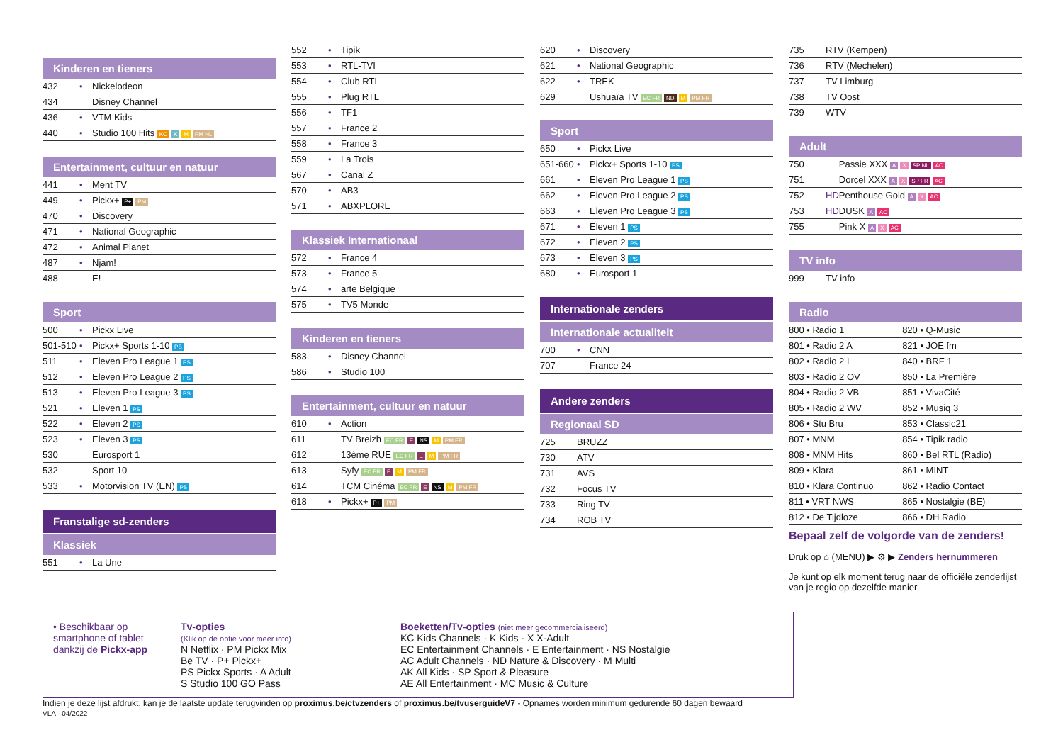Kinderen en tieners
| 432 | • | Nickelodeon |
| 434 | | Disney Channel |
| 436 | • | VTM Kids |
| 440 | • | Studio 100 Hits KC K M PM NL |
Entertainment, cultuur en natuur
| 441 | • | Ment TV |
| 449 | • | Pickx+ P+ PM |
| 470 | • | Discovery |
| 471 | • | National Geographic |
| 472 | • | Animal Planet |
| 487 | • | Njam! |
| 488 | | E! |
Sport
| 500 | • | Pickx Live |
| 501-510 | • | Pickx+ Sports 1-10 PS |
| 511 | • | Eleven Pro League 1 PS |
| 512 | • | Eleven Pro League 2 PS |
| 513 | • | Eleven Pro League 3 PS |
| 521 | • | Eleven 1 PS |
| 522 | • | Eleven 2 PS |
| 523 | • | Eleven 3 PS |
| 530 | | Eurosport 1 |
| 532 | | Sport 10 |
| 533 | • | Motorvision TV (EN) PS |
Franstalige sd-zenders
Klassiek
| 551 | • | La Une |
| 552 | • | Tipik |
| 553 | • | RTL-TVI |
| 554 | • | Club RTL |
| 555 | • | Plug RTL |
| 556 | • | TF1 |
| 557 | • | France 2 |
| 558 | • | France 3 |
| 559 | • | La Trois |
| 567 | • | Canal Z |
| 570 | • | AB3 |
| 571 | • | ABXPLORE |
Klassiek Internationaal
| 572 | • | France 4 |
| 573 | • | France 5 |
| 574 | • | arte Belgique |
| 575 | • | TV5 Monde |
Kinderen en tieners
| 583 | • | Disney Channel |
| 586 | • | Studio 100 |
Entertainment, cultuur en natuur
| 610 | • | Action |
| 611 | | TV Breizh EC FR E NS M PM FR |
| 612 | | 13ème RUE EC FR E M PM FR |
| 613 | | Syfy EC FR E M PM FR |
| 614 | | TCM Cinéma EC FR E NS M PM FR |
| 618 | • | Pickx+ P+ PM |
| 620 | • | Discovery |
| 621 | • | National Geographic |
| 622 | • | TREK |
| 629 | | Ushuaïa TV EC FR ND M PM FR |
Sport
| 650 | • | Pickx Live |
| 651-660 | • | Pickx+ Sports 1-10 PS |
| 661 | • | Eleven Pro League 1 PS |
| 662 | • | Eleven Pro League 2 PS |
| 663 | • | Eleven Pro League 3 PS |
| 671 | • | Eleven 1 PS |
| 672 | • | Eleven 2 PS |
| 673 | • | Eleven 3 PS |
| 680 | • | Eurosport 1 |
Internationale zenders
Internationale actualiteit
| 700 | • | CNN |
| 707 | | France 24 |
Andere zenders
Regionaal SD
| 725 | | BRUZZ |
| 730 | | ATV |
| 731 | | AVS |
| 732 | | Focus TV |
| 733 | | Ring TV |
| 734 | | ROB TV |
| 735 | | RTV (Kempen) |
| 736 | | RTV (Mechelen) |
| 737 | | TV Limburg |
| 738 | | TV Oost |
| 739 | | WTV |
Adult
| 750 | | Passie XXX A X SP NL AC |
| 751 | | Dorcel XXX A X SP FR AC |
| 752 | HD | Penthouse Gold A X AC |
| 753 | HD | DUSK A AC |
| 755 | | Pink X A X AC |
TV info
| 999 | | TV info |
Radio
| 800 • Radio 1 | 820 • Q-Music |
| 801 • Radio 2 A | 821 • JOE fm |
| 802 • Radio 2 L | 840 • BRF 1 |
| 803 • Radio 2 OV | 850 • La Première |
| 804 • Radio 2 VB | 851 • VivaCité |
| 805 • Radio 2 WV | 852 • Musiq 3 |
| 806 • Stu Bru | 853 • Classic21 |
| 807 • MNM | 854 • Tipik radio |
| 808 • MNM Hits | 860 • Bel RTL (Radio) |
| 809 • Klara | 861 • MINT |
| 810 • Klara Continuo | 862 • Radio Contact |
| 811 • VRT NWS | 865 • Nostalgie (BE) |
| 812 • De Tijdloze | 866 • DH Radio |
Bepaal zelf de volgorde van de zenders!
Druk op ⌂ (MENU) ▶ ⚙ ▶ Zenders hernummeren
Je kunt op elk moment terug naar de officiële zenderlijst van je regio op dezelfde manier.
• Beschikbaar op smartphone of tablet dankzij de Pickx-app
Tv-opties
(Klik op de optie voor meer info)
N Netflix · PM Pickx Mix
Be TV · P+ Pickx+
PS Pickx Sports · A Adult
S Studio 100 GO Pass
Boeketten/Tv-opties (niet meer gecommercialiseerd)
KC Kids Channels · K Kids · X X-Adult
EC Entertainment Channels · E Entertainment · NS Nostalgie
AC Adult Channels · ND Nature & Discovery · M Multi
AK All Kids · SP Sport & Pleasure
AE All Entertainment · MC Music & Culture
Indien je deze lijst afdrukt, kan je de laatste update terugvinden op proximus.be/ctvzenders of proximus.be/tvuserguideV7 - Opnames worden minimum gedurende 60 dagen bewaard
VLA - 04/2022